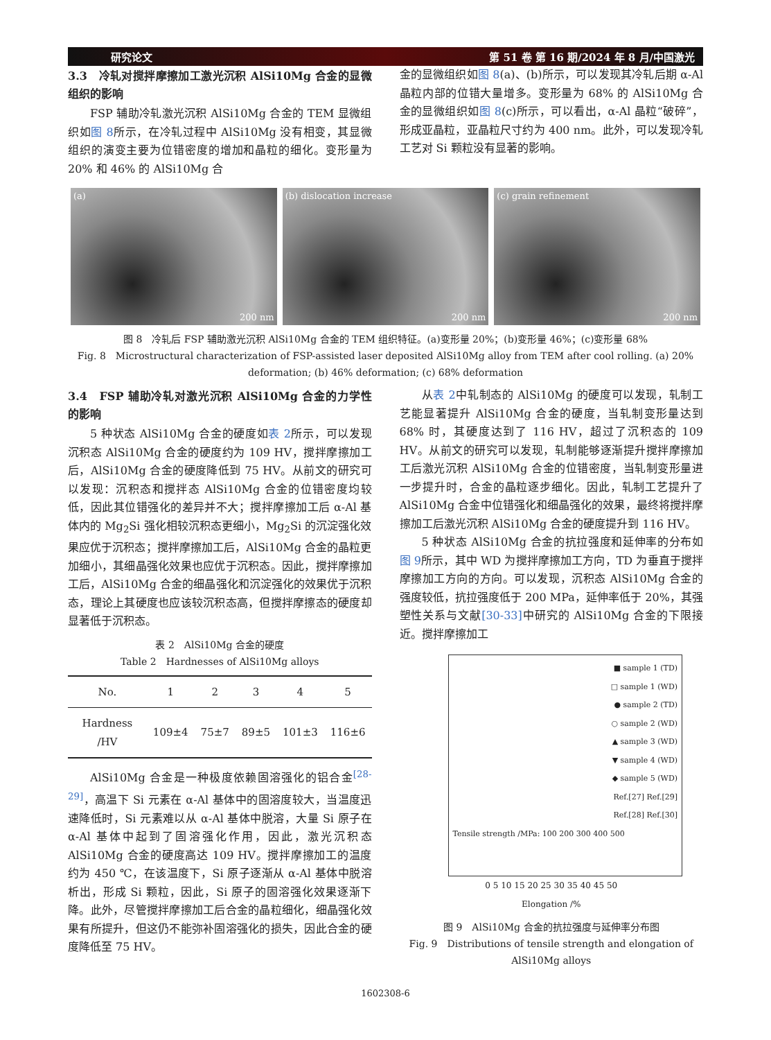研究论文 第 51 卷 第 16 期/2024 年 8 月/中国激光
3.3　冷轧对搅拌摩擦加工激光沉积 AlSi10Mg 合金的显微组织的影响
FSP 辅助冷轧激光沉积 AlSi10Mg 合金的 TEM 显微组织如图 8所示，在冷轧过程中 AlSi10Mg 没有相变，其显微组织的演变主要为位错密度的增加和晶粒的细化。变形量为 20% 和 46% 的 AlSi10Mg 合
金的显微组织如图 8(a)、(b)所示，可以发现其冷轧后期 α-Al 晶粒内部的位错大量增多。变形量为 68% 的 AlSi10Mg 合金的显微组织如图 8(c)所示，可以看出，α-Al 晶粒“破碎”，形成亚晶粒，亚晶粒尺寸约为 400 nm。此外，可以发现冷轧工艺对 Si 颗粒没有显著的影响。
(a)
200 nm
(b) dislocation increase
200 nm
(c) grain refinement
200 nm
图 8　冷轧后 FSP 辅助激光沉积 AlSi10Mg 合金的 TEM 组织特征。(a)变形量 20%；(b)变形量 46%；(c)变形量 68%
Fig. 8　Microstructural characterization of FSP-assisted laser deposited AlSi10Mg alloy from TEM after cool rolling. (a) 20% deformation; (b) 46% deformation; (c) 68% deformation
3.4　FSP 辅助冷轧对激光沉积 AlSi10Mg 合金的力学性的影响
5 种状态 AlSi10Mg 合金的硬度如表 2所示，可以发现沉积态 AlSi10Mg 合金的硬度约为 109 HV，搅拌摩擦加工后，AlSi10Mg 合金的硬度降低到 75 HV。从前文的研究可以发现：沉积态和搅拌态 AlSi10Mg 合金的位错密度均较低，因此其位错强化的差异并不大；搅拌摩擦加工后 α-Al 基体内的 Mg<sub>2</sub>Si 强化相较沉积态更细小，Mg<sub>2</sub>Si 的沉淀强化效果应优于沉积态；搅拌摩擦加工后，AlSi10Mg 合金的晶粒更加细小，其细晶强化效果也应优于沉积态。因此，搅拌摩擦加工后，AlSi10Mg 合金的细晶强化和沉淀强化的效果优于沉积态，理论上其硬度也应该较沉积态高，但搅拌摩擦态的硬度却显著低于沉积态。
表 2　AlSi10Mg 合金的硬度
Table 2　Hardnesses of AlSi10Mg alloys
| No. | 1 | 2 | 3 | 4 | 5 |
| --- | --- | --- | --- | --- | --- |
| Hardness /HV | 109±4 | 75±7 | 89±5 | 101±3 | 116±6 |
AlSi10Mg 合金是一种极度依赖固溶强化的铝合金<sup>[28-29]</sup>，高温下 Si 元素在 α-Al 基体中的固溶度较大，当温度迅速降低时，Si 元素难以从 α-Al 基体中脱溶，大量 Si 原子在 α-Al 基体中起到了固溶强化作用，因此，激光沉积态 AlSi10Mg 合金的硬度高达 109 HV。搅拌摩擦加工的温度约为 450 ℃，在该温度下，Si 原子逐渐从 α-Al 基体中脱溶析出，形成 Si 颗粒，因此，Si 原子的固溶强化效果逐渐下降。此外，尽管搅拌摩擦加工后合金的晶粒细化，细晶强化效果有所提升，但这仍不能弥补固溶强化的损失，因此合金的硬度降低至 75 HV。
从表 2中轧制态的 AlSi10Mg 的硬度可以发现，轧制工艺能显著提升 AlSi10Mg 合金的硬度，当轧制变形量达到 68% 时，其硬度达到了 116 HV，超过了沉积态的 109 HV。从前文的研究可以发现，轧制能够逐渐提升搅拌摩擦加工后激光沉积 AlSi10Mg 合金的位错密度，当轧制变形量进一步提升时，合金的晶粒逐步细化。因此，轧制工艺提升了 AlSi10Mg 合金中位错强化和细晶强化的效果，最终将搅拌摩擦加工后激光沉积 AlSi10Mg 合金的硬度提升到 116 HV。
5 种状态 AlSi10Mg 合金的抗拉强度和延伸率的分布如图 9所示，其中 WD 为搅拌摩擦加工方向，TD 为垂直于搅拌摩擦加工方向的方向。可以发现，沉积态 AlSi10Mg 合金的强度较低，抗拉强度低于 200 MPa，延伸率低于 20%，其强塑性关系与文献[30-33] 中研究的 AlSi10Mg 合金的下限接近。搅拌摩擦加工
■ sample 1 (TD)
□ sample 1 (WD)
● sample 2 (TD)
○ sample 2 (WD)
▲ sample 3 (WD)
▼ sample 4 (WD)
◆ sample 5 (WD)
Ref.[27] Ref.[29]
Ref.[28] Ref.[30]
Tensile strength /MPa: 100 200 300 400 500
0 5 10 15 20 25 30 35 40 45 50
Elongation /%
图 9　AlSi10Mg 合金的抗拉强度与延伸率分布图
Fig. 9　Distributions of tensile strength and elongation of AlSi10Mg alloys
1602308-6